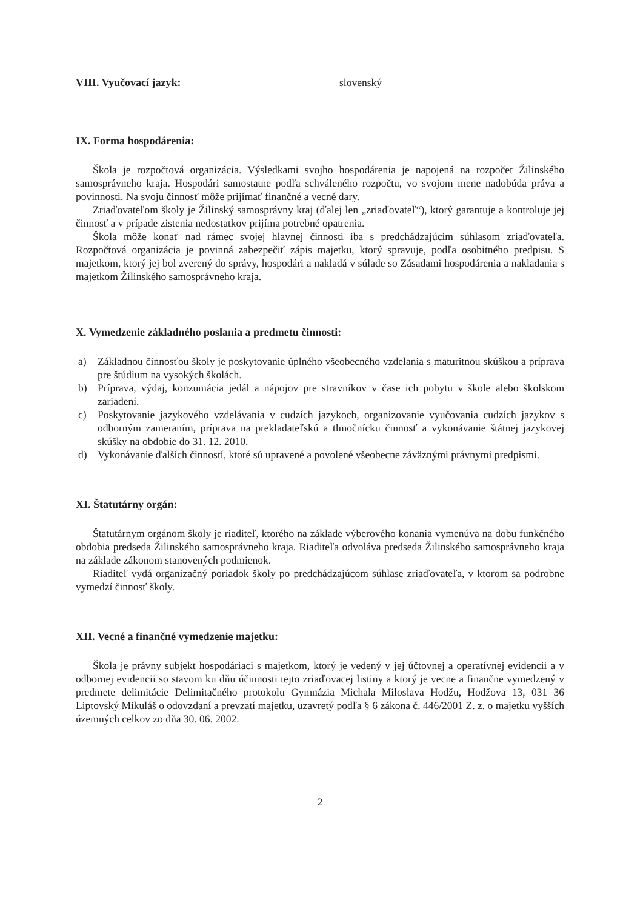VIII. Vyučovací jazyk: slovenský
IX. Forma hospodárenia:
Škola je rozpočtová organizácia. Výsledkami svojho hospodárenia je napojená na rozpočet Žilinského samosprávneho kraja. Hospodári samostatne podľa schváleného rozpočtu, vo svojom mene nadobúda práva a povinnosti. Na svoju činnosť môže prijímať finančné a vecné dary.
Zriaďovateľom školy je Žilinský samosprávny kraj (ďalej len „zriaďovateľ“), ktorý garantuje a kontroluje jej činnosť a v prípade zistenia nedostatkov prijíma potrebné opatrenia.
Škola môže konať nad rámec svojej hlavnej činnosti iba s predchádzajúcim súhlasom zriaďovateľa. Rozpočtová organizácia je povinná zabezpečiť zápis majetku, ktorý spravuje, podľa osobitného predpisu. S majetkom, ktorý jej bol zverený do správy, hospodári a nakladá v súlade so Zásadami hospodárenia a nakladania s majetkom Žilinského samosprávneho kraja.
X. Vymedzenie základného poslania a predmetu činnosti:
a) Základnou činnosťou školy je poskytovanie úplného všeobecného vzdelania s maturitnou skúškou a príprava pre štúdium na vysokých školách.
b) Príprava, výdaj, konzumácia jedál a nápojov pre stravníkov v čase ich pobytu v škole alebo školskom zariadení.
c) Poskytovanie jazykového vzdelávania v cudzích jazykoch, organizovanie vyučovania cudzích jazykov s odborným zameraním, príprava na prekladateľskú a tlmočnícku činnosť a vykonávanie štátnej jazykovej skúšky na obdobie do 31. 12. 2010.
d) Vykonávanie ďalších činností, ktoré sú upravené a povolené všeobecne záväznými právnymi predpismi.
XI. Štatutárny orgán:
Štatutárnym orgánom školy je riaditeľ, ktorého na základe výberového konania vymenúva na dobu funkčného obdobia predseda Žilinského samosprávneho kraja. Riaditeľa odvoláva predseda Žilinského samosprávneho kraja na základe zákonom stanovených podmienok.
Riaditeľ vydá organizačný poriadok školy po predchádzajúcom súhlase zriaďovateľa, v ktorom sa podrobne vymedzí činnosť školy.
XII. Vecné a finančné vymedzenie majetku:
Škola je právny subjekt hospodáriaci s majetkom, ktorý je vedený v jej účtovnej a operatívnej evidencii a v odbornej evidencii so stavom ku dňu účinnosti tejto zriaďovacej listiny a ktorý je vecne a finančne vymedzený v predmete delimitácie Delimitačného protokolu Gymnázia Michala Miloslava Hodžu, Hodžova 13, 031 36 Liptovský Mikuláš o odovzdaní a prevzatí majetku, uzavretý podľa § 6 zákona č. 446/2001 Z. z. o majetku vyšších územných celkov zo dňa 30. 06. 2002.
2